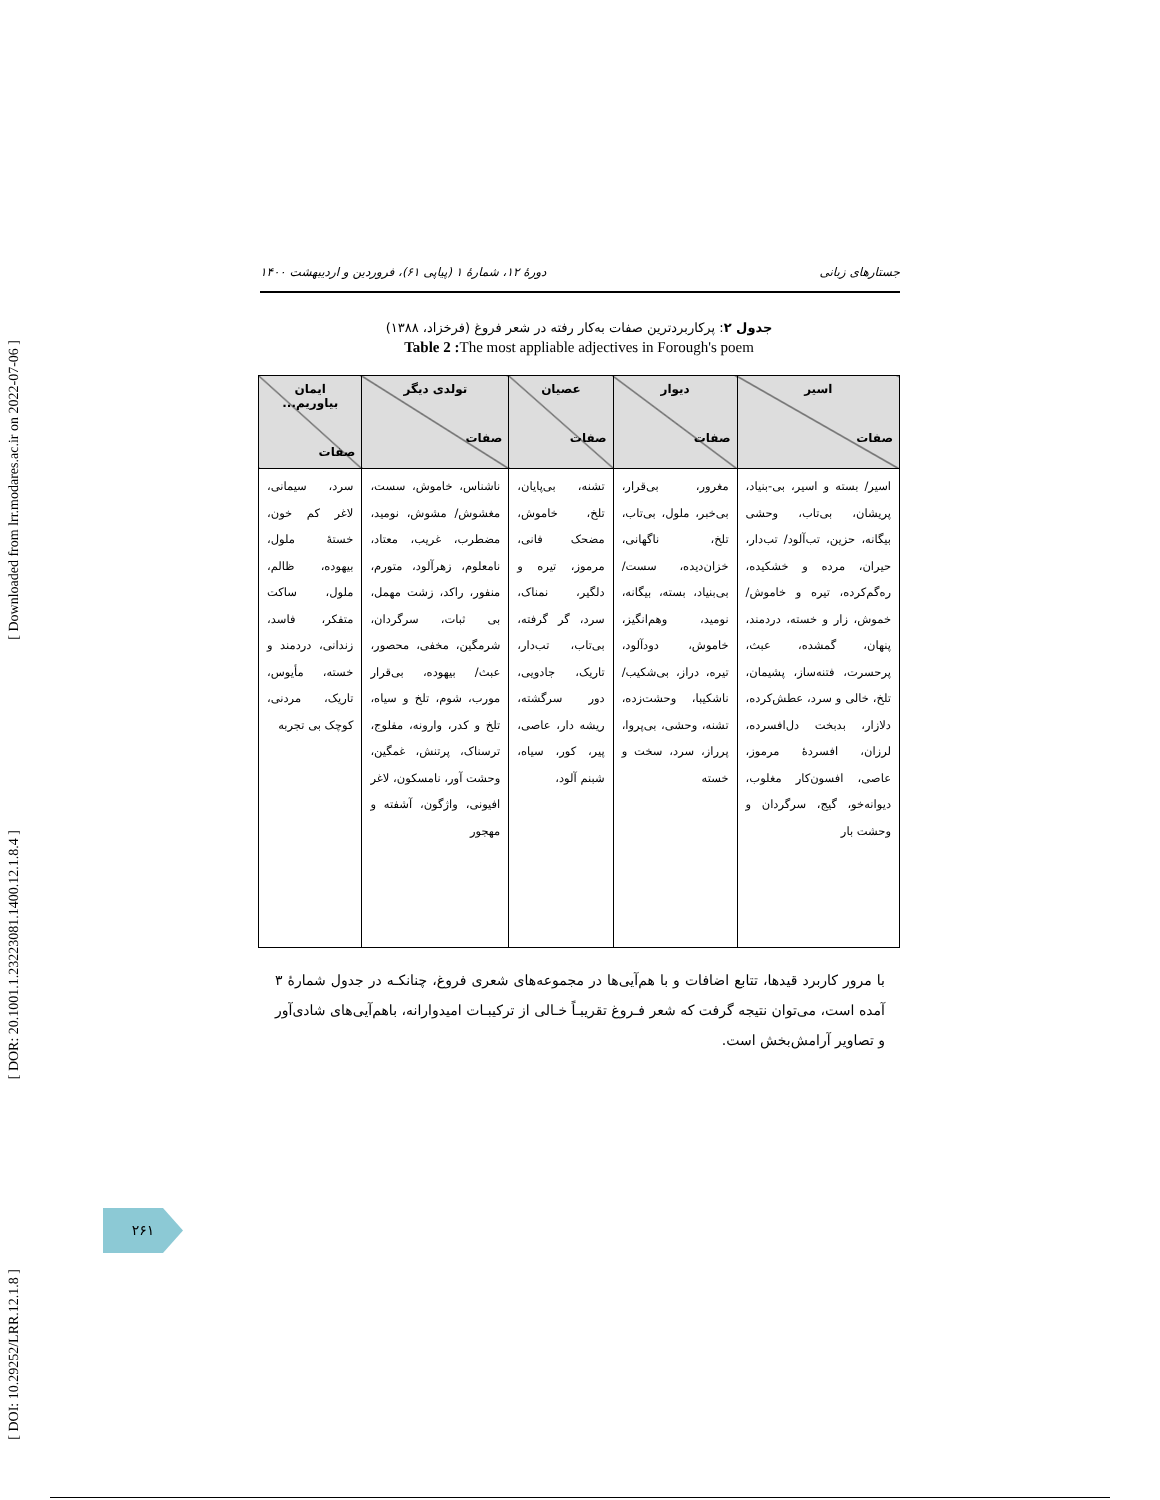[ Downloaded from lrr.modares.ac.ir on 2022-07-06 ]
[ DOR: 20.1001.1.23223081.1400.12.1.8.4 ]
[ DOI: 10.29252/LRR.12.1.8 ]
جستارهای زبانی دورهٔ ۱۲، شمارهٔ ۱ (پیاپی ۶۱)، فروردین و اردیبهشت ۱۴۰۰
جدول ۲: پرکاربردترین صفات به‌کار رفته در شعر فروغ (فرخزاد، ۱۳۸۸)
Table 2 : The most appliable adjectives in Forough's poem
| اسیر صفات | دیوار صفات | عصیان صفات | تولدی دیگر صفات | ایمان بیاوریم... صفات |
| --- | --- | --- | --- | --- |
| اسیر/ بسته و اسیر، بی-بنیاد، پریشان، بی‌تاب، وحشی بیگانه، حزین، تب‌آلود/ تب‌دار، حیران، مرده و خشکیده، ره‌گم‌کرده، تیره و خاموش/ خموش، زار و خسته، دردمند، پنهان، گمشده، عبث، پرحسرت، فتنه‌ساز، پشیمان، تلخ، خالی و سرد، عطش‌کرده، دلازار، بدبخت دل‌افسرده، لرزان، افسردهٔ مرموز، عاصی، افسون‌کار مغلوب، دیوانه‌خو، گیج، سرگردان و وحشت بار | مغرور، بی‌قرار، بی‌خبر، ملول، بی‌تاب، تلخ، ناگهانی، خزان‌دیده، سست/ بی‌بنیاد، بسته، بیگانه، نومید، وهم‌انگیز، خاموش، دودآلود، تیره، دراز، بی‌شکیب/ ناشکیبا، وحشت‌زده، تشنه، وحشی، بی‌پروا، پرراز، سرد، سخت و خسته | تشنه، بی‌پایان، تلخ، خاموش، مضحک فانی، مرموز، تیره و دلگیر، نمناک، سرد، گر گرفته، بی‌تاب، تب‌دار، تاریک، جادویی، دور سرگشته، ریشه دار، عاصی، پیر، کور، سیاه، شبنم آلود، | ناشناس، خاموش، سست، مغشوش/ مشوش، نومید، مضطرب، غریب، معتاد، نامعلوم، زهرآلود، متورم، منفور، راکد، زشت مهمل، بی ثبات، سرگردان، شرمگین، مخفی، محصور، عبث/ بیهوده، بی‌قرار مورب، شوم، تلخ و سیاه، تلخ و کدر، وارونه، مفلوج، ترسناک، پرتنش، غمگین، وحشت آور، نامسکون، لاغر افیونی، واژگون، آشفته و مهجور | سرد، سیمانی، لاغر کم خون، خستهٔ ملول، بیهوده، ظالم، ملول، ساکت متفکر، فاسد، زندانی، دردمند و خسته، مأیوس، تاریک، مردنی، کوچک بی تجربه |
با مرور کاربرد قیدها، تتابع اضافات و با هم‌آیی‌ها در مجموعه‌های شعری فروغ، چنانکـه در جدول شمارهٔ ۳ آمده است، می‌توان نتیجه گرفت که شعر فـروغ تقریبـاً خـالی از ترکیبـات امیدوارانه، باهم‌آیی‌های شادی‌آور و تصاویر آرامش‌بخش است.
۲۶۱